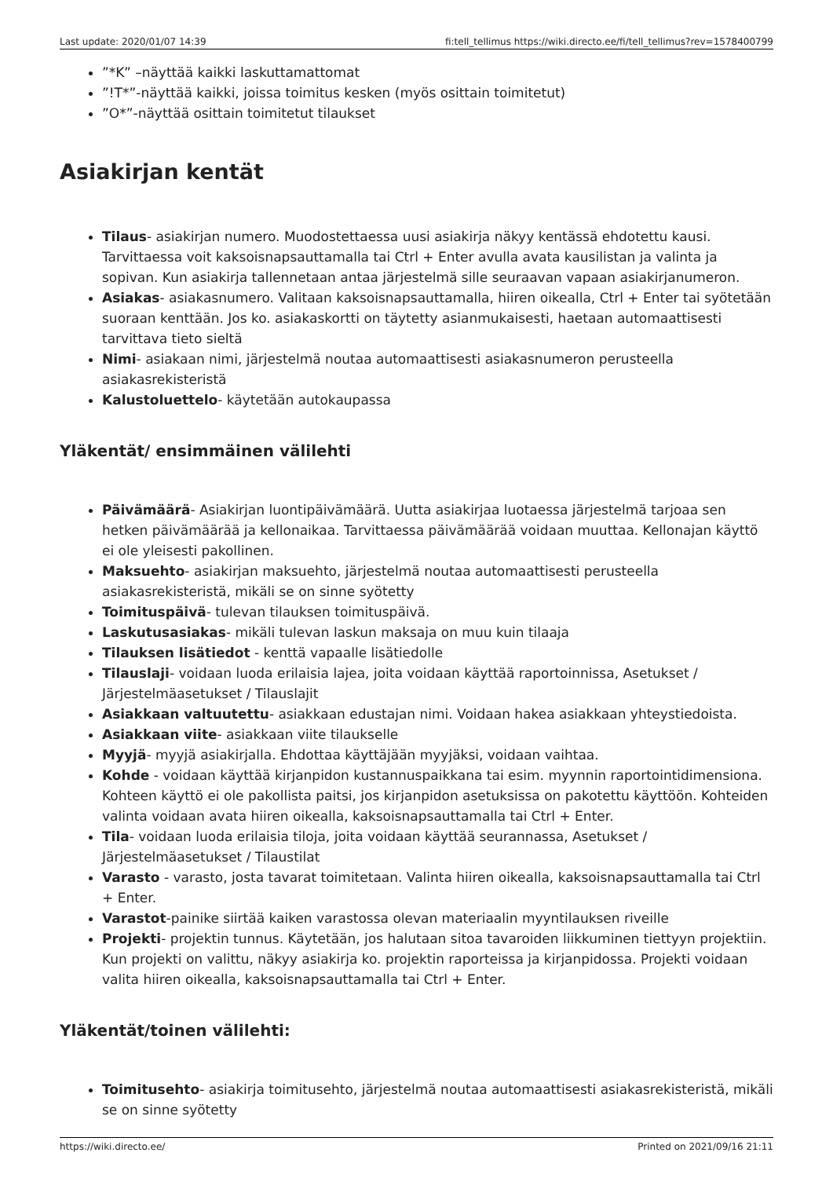Last update: 2020/01/07 14:39 fi:tell_tellimus https://wiki.directo.ee/fi/tell_tellimus?rev=1578400799
”*K” –näyttää kaikki laskuttamattomat
”!T*”-näyttää kaikki, joissa toimitus kesken (myös osittain toimitetut)
”O*”-näyttää osittain toimitetut tilaukset
Asiakirjan kentät
Tilaus- asiakirjan numero. Muodostettaessa uusi asiakirja näkyy kentässä ehdotettu kausi. Tarvittaessa voit kaksoisnapsauttamalla tai Ctrl + Enter avulla avata kausilistan ja valinta ja sopivan. Kun asiakirja tallennetaan antaa järjestelmä sille seuraavan vapaan asiakirjanumeron.
Asiakas- asiakasnumero. Valitaan kaksoisnapsauttamalla, hiiren oikealla, Ctrl + Enter tai syötetään suoraan kenttään. Jos ko. asiakaskortti on täytetty asianmukaisesti, haetaan automaattisesti tarvittava tieto sieltä
Nimi- asiakaan nimi, järjestelmä noutaa automaattisesti asiakasnumeron perusteella asiakasrekisteristä
Kalustoluettelo- käytetään autokaupassa
Yläkentät/ ensimmäinen välilehti
Päivämäärä- Asiakirjan luontipäivämäärä. Uutta asiakirjaa luotaessa järjestelmä tarjoaa sen hetken päivämäärää ja kellonaikaa. Tarvittaessa päivämäärää voidaan muuttaa. Kellonajan käyttö ei ole yleisesti pakollinen.
Maksuehto- asiakirjan maksuehto, järjestelmä noutaa automaattisesti perusteella asiakasrekisteristä, mikäli se on sinne syötetty
Toimituspäivä- tulevan tilauksen toimituspäivä.
Laskutusasiakas- mikäli tulevan laskun maksaja on muu kuin tilaaja
Tilauksen lisätiedot - kenttä vapaalle lisätiedolle
Tilauslaji- voidaan luoda erilaisia lajea, joita voidaan käyttää raportoinnissa, Asetukset / Järjestelmäasetukset / Tilauslajit
Asiakkaan valtuutettu- asiakkaan edustajan nimi. Voidaan hakea asiakkaan yhteystiedoista.
Asiakkaan viite- asiakkaan viite tilaukselle
Myyjä- myyjä asiakirjalla. Ehdottaa käyttäjään myyjäksi, voidaan vaihtaa.
Kohde - voidaan käyttää kirjanpidon kustannuspaikkana tai esim. myynnin raportointidimensiona. Kohteen käyttö ei ole pakollista paitsi, jos kirjanpidon asetuksissa on pakotettu käyttöön. Kohteiden valinta voidaan avata hiiren oikealla, kaksoisnapsauttamalla tai Ctrl + Enter.
Tila- voidaan luoda erilaisia tiloja, joita voidaan käyttää seurannassa, Asetukset / Järjestelmäasetukset / Tilaustilat
Varasto - varasto, josta tavarat toimitetaan. Valinta hiiren oikealla, kaksoisnapsauttamalla tai Ctrl + Enter.
Varastot-painike siirtää kaiken varastossa olevan materiaalin myyntilauksen riveille
Projekti- projektin tunnus. Käytetään, jos halutaan sitoa tavaroiden liikkuminen tiettyyn projektiin. Kun projekti on valittu, näkyy asiakirja ko. projektin raporteissa ja kirjanpidossa. Projekti voidaan valita hiiren oikealla, kaksoisnapsauttamalla tai Ctrl + Enter.
Yläkentät/toinen välilehti:
Toimitusehto- asiakirja toimitusehto, järjestelmä noutaa automaattisesti asiakasrekisteristä, mikäli se on sinne syötetty
https://wiki.directo.ee/ Printed on 2021/09/16 21:11